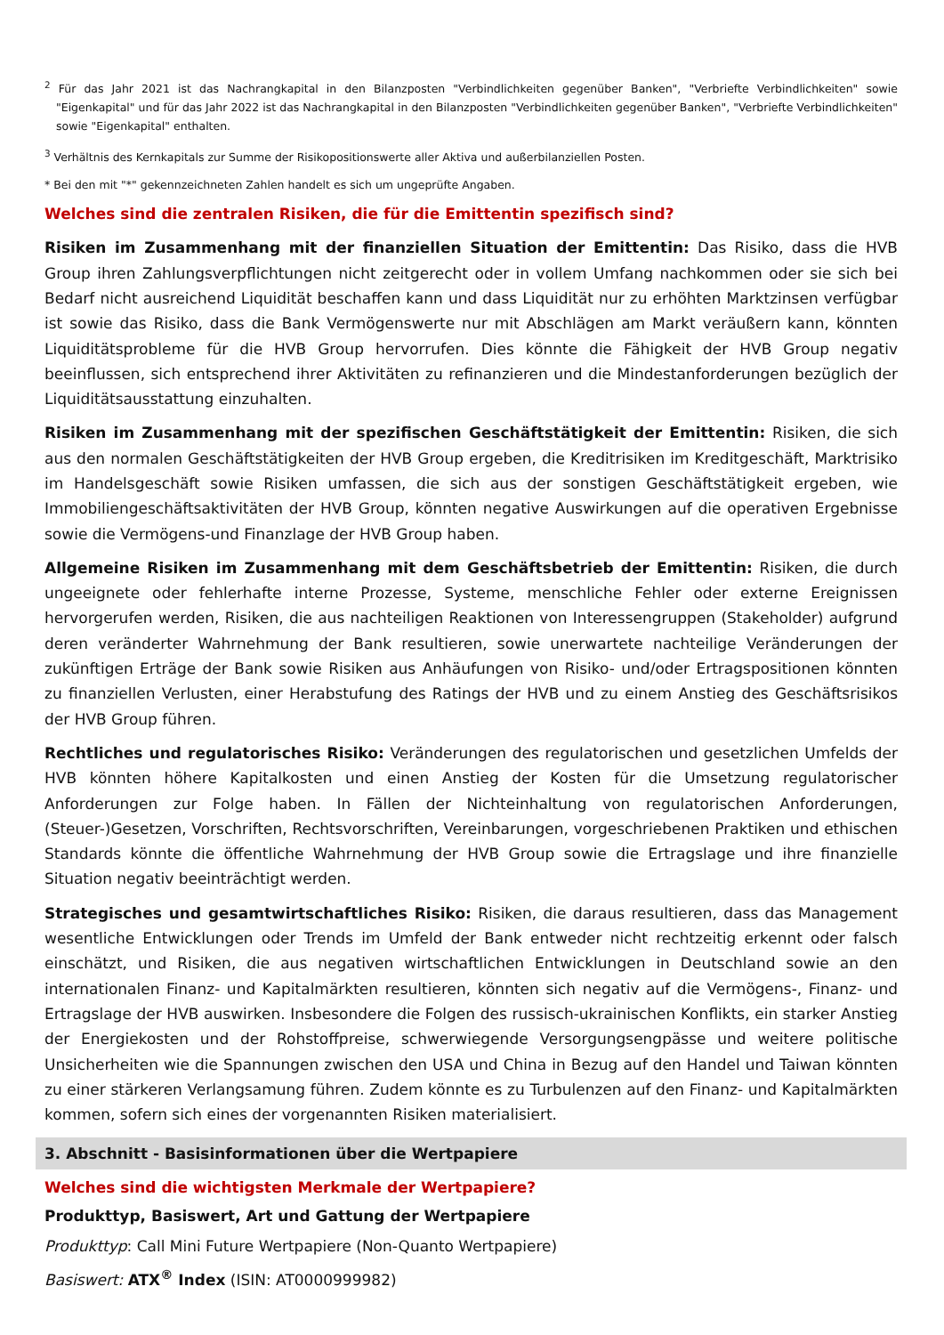<sup>2</sup> Für das Jahr 2021 ist das Nachrangkapital in den Bilanzposten "Verbindlichkeiten gegenüber Banken", "Verbriefte Verbindlichkeiten" sowie "Eigenkapital" und für das Jahr 2022 ist das Nachrangkapital in den Bilanzposten "Verbindlichkeiten gegenüber Banken", "Verbriefte Verbindlichkeiten" sowie "Eigenkapital" enthalten.
<sup>3</sup> Verhältnis des Kernkapitals zur Summe der Risikopositionswerte aller Aktiva und außerbilanziellen Posten.
* Bei den mit "*" gekennzeichneten Zahlen handelt es sich um ungeprüfte Angaben.
Welches sind die zentralen Risiken, die für die Emittentin spezifisch sind?
Risiken im Zusammenhang mit der finanziellen Situation der Emittentin: Das Risiko, dass die HVB Group ihren Zahlungsverpflichtungen nicht zeitgerecht oder in vollem Umfang nachkommen oder sie sich bei Bedarf nicht ausreichend Liquidität beschaffen kann und dass Liquidität nur zu erhöhten Marktzinsen verfügbar ist sowie das Risiko, dass die Bank Vermögenswerte nur mit Abschlägen am Markt veräußern kann, könnten Liquiditätsprobleme für die HVB Group hervorrufen. Dies könnte die Fähigkeit der HVB Group negativ beeinflussen, sich entsprechend ihrer Aktivitäten zu refinanzieren und die Mindestanforderungen bezüglich der Liquiditätsausstattung einzuhalten.
Risiken im Zusammenhang mit der spezifischen Geschäftstätigkeit der Emittentin: Risiken, die sich aus den normalen Geschäftstätigkeiten der HVB Group ergeben, die Kreditrisiken im Kreditgeschäft, Marktrisiko im Handelsgeschäft sowie Risiken umfassen, die sich aus der sonstigen Geschäftstätigkeit ergeben, wie Immobiliengeschäftsaktivitäten der HVB Group, könnten negative Auswirkungen auf die operativen Ergebnisse sowie die Vermögens-und Finanzlage der HVB Group haben.
Allgemeine Risiken im Zusammenhang mit dem Geschäftsbetrieb der Emittentin: Risiken, die durch ungeeignete oder fehlerhafte interne Prozesse, Systeme, menschliche Fehler oder externe Ereignissen hervorgerufen werden, Risiken, die aus nachteiligen Reaktionen von Interessengruppen (Stakeholder) aufgrund deren veränderter Wahrnehmung der Bank resultieren, sowie unerwartete nachteilige Veränderungen der zukünftigen Erträge der Bank sowie Risiken aus Anhäufungen von Risiko- und/oder Ertragspositionen könnten zu finanziellen Verlusten, einer Herabstufung des Ratings der HVB und zu einem Anstieg des Geschäftsrisikos der HVB Group führen.
Rechtliches und regulatorisches Risiko: Veränderungen des regulatorischen und gesetzlichen Umfelds der HVB könnten höhere Kapitalkosten und einen Anstieg der Kosten für die Umsetzung regulatorischer Anforderungen zur Folge haben. In Fällen der Nichteinhaltung von regulatorischen Anforderungen, (Steuer-)Gesetzen, Vorschriften, Rechtsvorschriften, Vereinbarungen, vorgeschriebenen Praktiken und ethischen Standards könnte die öffentliche Wahrnehmung der HVB Group sowie die Ertragslage und ihre finanzielle Situation negativ beeinträchtigt werden.
Strategisches und gesamtwirtschaftliches Risiko: Risiken, die daraus resultieren, dass das Management wesentliche Entwicklungen oder Trends im Umfeld der Bank entweder nicht rechtzeitig erkennt oder falsch einschätzt, und Risiken, die aus negativen wirtschaftlichen Entwicklungen in Deutschland sowie an den internationalen Finanz- und Kapitalmärkten resultieren, könnten sich negativ auf die Vermögens-, Finanz- und Ertragslage der HVB auswirken. Insbesondere die Folgen des russisch-ukrainischen Konflikts, ein starker Anstieg der Energiekosten und der Rohstoffpreise, schwerwiegende Versorgungsengpässe und weitere politische Unsicherheiten wie die Spannungen zwischen den USA und China in Bezug auf den Handel und Taiwan könnten zu einer stärkeren Verlangsamung führen. Zudem könnte es zu Turbulenzen auf den Finanz- und Kapitalmärkten kommen, sofern sich eines der vorgenannten Risiken materialisiert.
3. Abschnitt - Basisinformationen über die Wertpapiere
Welches sind die wichtigsten Merkmale der Wertpapiere?
Produkttyp, Basiswert, Art und Gattung der Wertpapiere
Produkttyp: Call Mini Future Wertpapiere (Non-Quanto Wertpapiere)
Basiswert: ATX<sup>®</sup> Index (ISIN: AT0000999982)